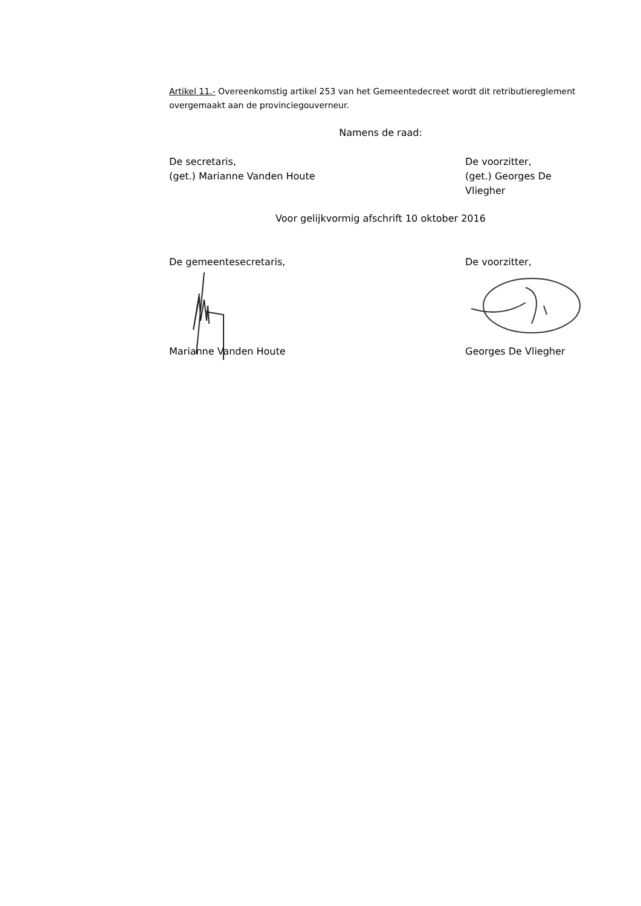Artikel 11.- Overeenkomstig artikel 253 van het Gemeentedecreet wordt dit retributiereglement overgemaakt aan de provinciegouverneur.
Namens de raad:
De secretaris,
(get.) Marianne Vanden Houte
De voorzitter,
(get.) Georges De Vliegher
Voor gelijkvormig afschrift 10 oktober 2016
De gemeentesecretaris, De voorzitter,
Marianne Vanden Houte Georges De Vliegher